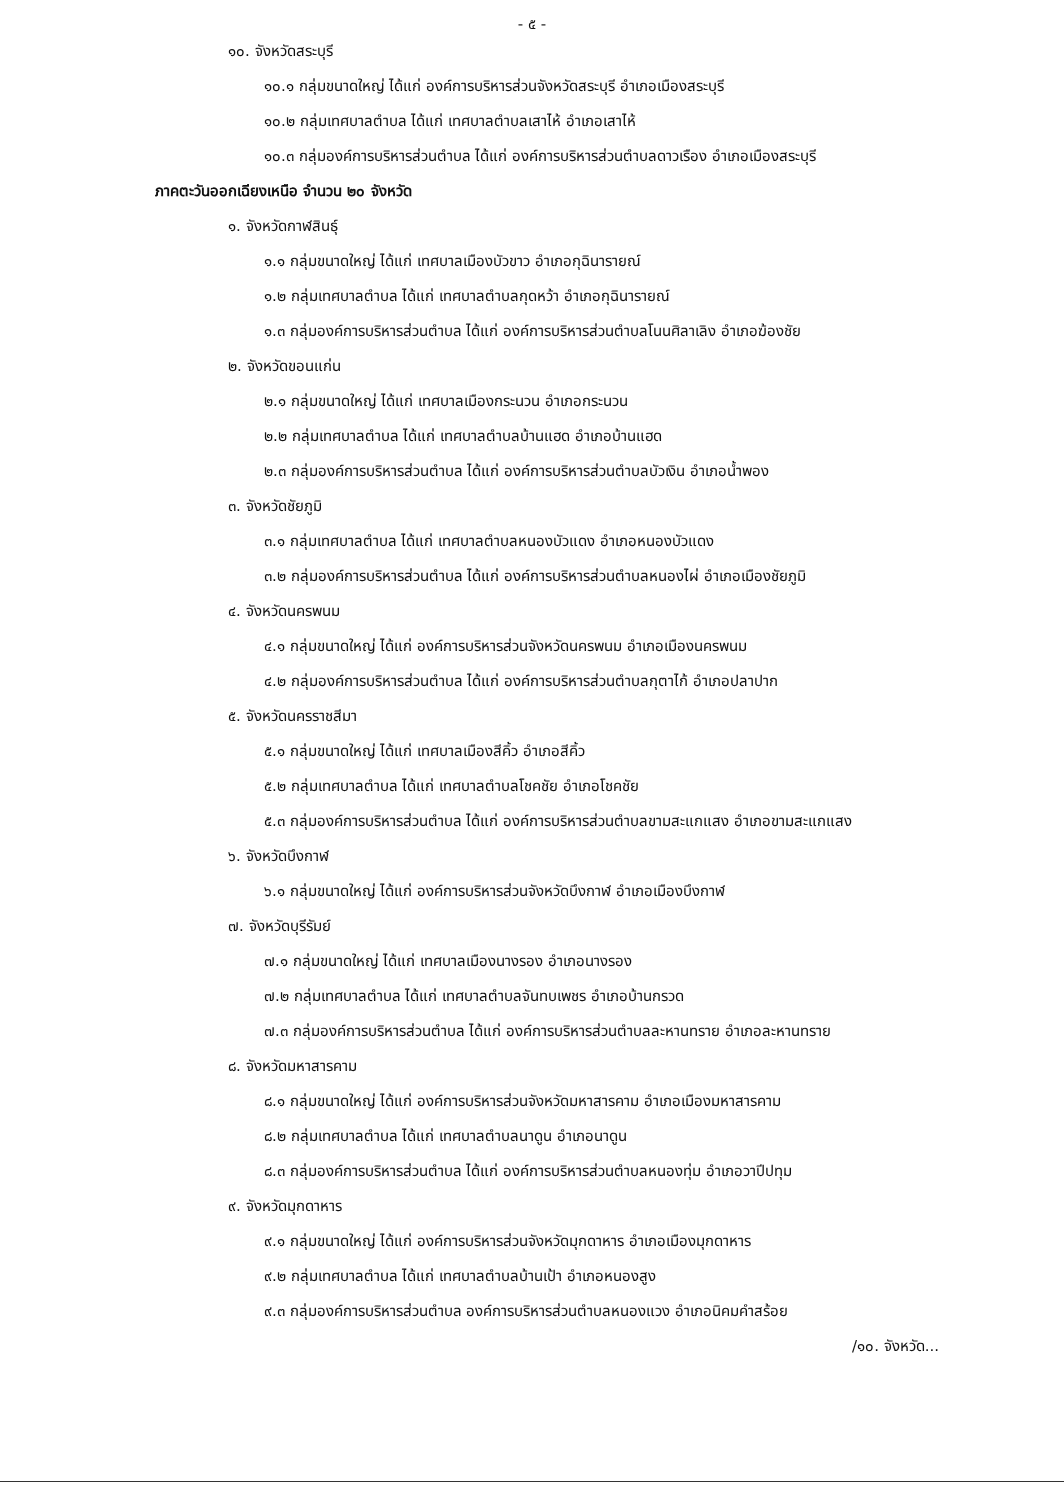- ๕ -
๑๐. จังหวัดสระบุรี
๑๐.๑ กลุ่มขนาดใหญ่ ได้แก่ องค์การบริหารส่วนจังหวัดสระบุรี อำเภอเมืองสระบุรี
๑๐.๒ กลุ่มเทศบาลตำบล ได้แก่ เทศบาลตำบลเสาไห้ อำเภอเสาไห้
๑๐.๓ กลุ่มองค์การบริหารส่วนตำบล ได้แก่ องค์การบริหารส่วนตำบลดาวเรือง อำเภอเมืองสระบุรี
ภาคตะวันออกเฉียงเหนือ จำนวน ๒๐ จังหวัด
๑. จังหวัดกาฬสินธุ์
๑.๑ กลุ่มขนาดใหญ่ ได้แก่ เทศบาลเมืองบัวขาว อำเภอกุฉินารายณ์
๑.๒ กลุ่มเทศบาลตำบล ได้แก่ เทศบาลตำบลกุดหว้า อำเภอกุฉินารายณ์
๑.๓ กลุ่มองค์การบริหารส่วนตำบล ได้แก่ องค์การบริหารส่วนตำบลโนนศิลาเลิง อำเภอฆ้องชัย
๒. จังหวัดขอนแก่น
๒.๑ กลุ่มขนาดใหญ่ ได้แก่ เทศบาลเมืองกระนวน อำเภอกระนวน
๒.๒ กลุ่มเทศบาลตำบล ได้แก่ เทศบาลตำบลบ้านแฮด อำเภอบ้านแฮด
๒.๓ กลุ่มองค์การบริหารส่วนตำบล ได้แก่ องค์การบริหารส่วนตำบลบัวเงิน อำเภอน้ำพอง
๓. จังหวัดชัยภูมิ
๓.๑ กลุ่มเทศบาลตำบล ได้แก่ เทศบาลตำบลหนองบัวแดง อำเภอหนองบัวแดง
๓.๒ กลุ่มองค์การบริหารส่วนตำบล ได้แก่ องค์การบริหารส่วนตำบลหนองไผ่ อำเภอเมืองชัยภูมิ
๔. จังหวัดนครพนม
๔.๑ กลุ่มขนาดใหญ่ ได้แก่ องค์การบริหารส่วนจังหวัดนครพนม อำเภอเมืองนครพนม
๔.๒ กลุ่มองค์การบริหารส่วนตำบล ได้แก่ องค์การบริหารส่วนตำบลกุตาไก้ อำเภอปลาปาก
๕. จังหวัดนครราชสีมา
๕.๑ กลุ่มขนาดใหญ่ ได้แก่ เทศบาลเมืองสีคิ้ว อำเภอสีคิ้ว
๕.๒ กลุ่มเทศบาลตำบล ได้แก่ เทศบาลตำบลโชคชัย อำเภอโชคชัย
๕.๓ กลุ่มองค์การบริหารส่วนตำบล ได้แก่ องค์การบริหารส่วนตำบลขามสะแกแสง อำเภอขามสะแกแสง
๖. จังหวัดบึงกาฬ
๖.๑ กลุ่มขนาดใหญ่ ได้แก่ องค์การบริหารส่วนจังหวัดบึงกาฬ อำเภอเมืองบึงกาฬ
๗. จังหวัดบุรีรัมย์
๗.๑ กลุ่มขนาดใหญ่ ได้แก่ เทศบาลเมืองนางรอง อำเภอนางรอง
๗.๒ กลุ่มเทศบาลตำบล ได้แก่ เทศบาลตำบลจันทบเพชร อำเภอบ้านกรวด
๗.๓ กลุ่มองค์การบริหารส่วนตำบล ได้แก่ องค์การบริหารส่วนตำบลละหานทราย อำเภอละหานทราย
๘. จังหวัดมหาสารคาม
๘.๑ กลุ่มขนาดใหญ่ ได้แก่ องค์การบริหารส่วนจังหวัดมหาสารคาม อำเภอเมืองมหาสารคาม
๘.๒ กลุ่มเทศบาลตำบล ได้แก่ เทศบาลตำบลนาดูน อำเภอนาดูน
๘.๓ กลุ่มองค์การบริหารส่วนตำบล ได้แก่ องค์การบริหารส่วนตำบลหนองทุ่ม อำเภอวาปีปทุม
๙. จังหวัดมุกดาหาร
๙.๑ กลุ่มขนาดใหญ่ ได้แก่ องค์การบริหารส่วนจังหวัดมุกดาหาร อำเภอเมืองมุกดาหาร
๙.๒ กลุ่มเทศบาลตำบล ได้แก่ เทศบาลตำบลบ้านเป้า อำเภอหนองสูง
๙.๓ กลุ่มองค์การบริหารส่วนตำบล องค์การบริหารส่วนตำบลหนองแวง อำเภอนิคมคำสร้อย
/๑๐. จังหวัด...